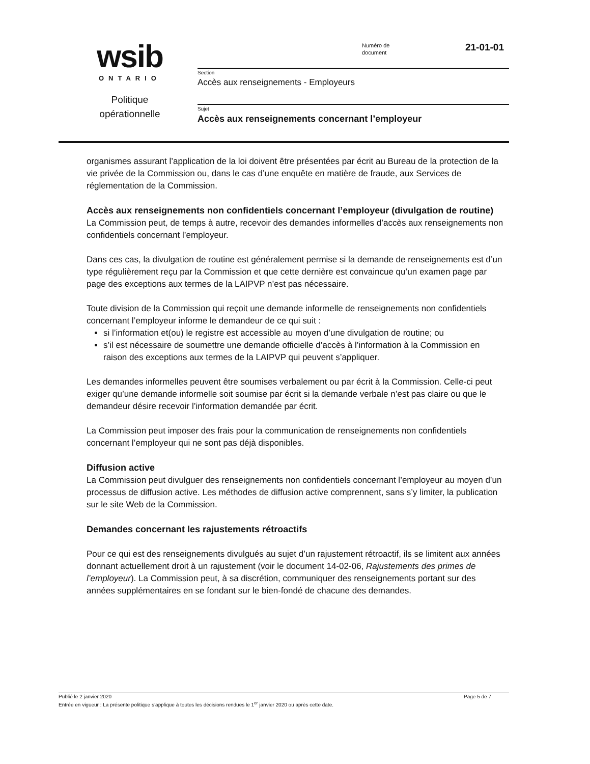wsib
ONTARIO
Politique
opérationnelle
Numéro de
document
21-01-01
Section
Accès aux renseignements - Employeurs
Sujet
Accès aux renseignements concernant l’employeur
organismes assurant l’application de la loi doivent être présentées par écrit au Bureau de la protection de la vie privée de la Commission ou, dans le cas d’une enquête en matière de fraude, aux Services de réglementation de la Commission.
Accès aux renseignements non confidentiels concernant l’employeur (divulgation de routine)
La Commission peut, de temps à autre, recevoir des demandes informelles d’accès aux renseignements non confidentiels concernant l’employeur.
Dans ces cas, la divulgation de routine est généralement permise si la demande de renseignements est d’un type régulièrement reçu par la Commission et que cette dernière est convaincue qu’un examen page par page des exceptions aux termes de la LAIPVP n’est pas nécessaire.
Toute division de la Commission qui reçoit une demande informelle de renseignements non confidentiels concernant l’employeur informe le demandeur de ce qui suit :
si l’information et(ou) le registre est accessible au moyen d’une divulgation de routine; ou
s’il est nécessaire de soumettre une demande officielle d’accès à l’information à la Commission en raison des exceptions aux termes de la LAIPVP qui peuvent s’appliquer.
Les demandes informelles peuvent être soumises verbalement ou par écrit à la Commission. Celle-ci peut exiger qu’une demande informelle soit soumise par écrit si la demande verbale n’est pas claire ou que le demandeur désire recevoir l’information demandée par écrit.
La Commission peut imposer des frais pour la communication de renseignements non confidentiels concernant l’employeur qui ne sont pas déjà disponibles.
Diffusion active
La Commission peut divulguer des renseignements non confidentiels concernant l’employeur au moyen d’un processus de diffusion active. Les méthodes de diffusion active comprennent, sans s’y limiter, la publication sur le site Web de la Commission.
Demandes concernant les rajustements rétroactifs
Pour ce qui est des renseignements divulgués au sujet d’un rajustement rétroactif, ils se limitent aux années donnant actuellement droit à un rajustement (voir le document 14-02-06, Rajustements des primes de l’employeur). La Commission peut, à sa discrétion, communiquer des renseignements portant sur des années supplémentaires en se fondant sur le bien-fondé de chacune des demandes.
Publié le 2 janvier 2020 Page 5 de 7
Entrée en vigueur : La présente politique s’applique à toutes les décisions rendues le 1<sup>er</sup> janvier 2020 ou après cette date.